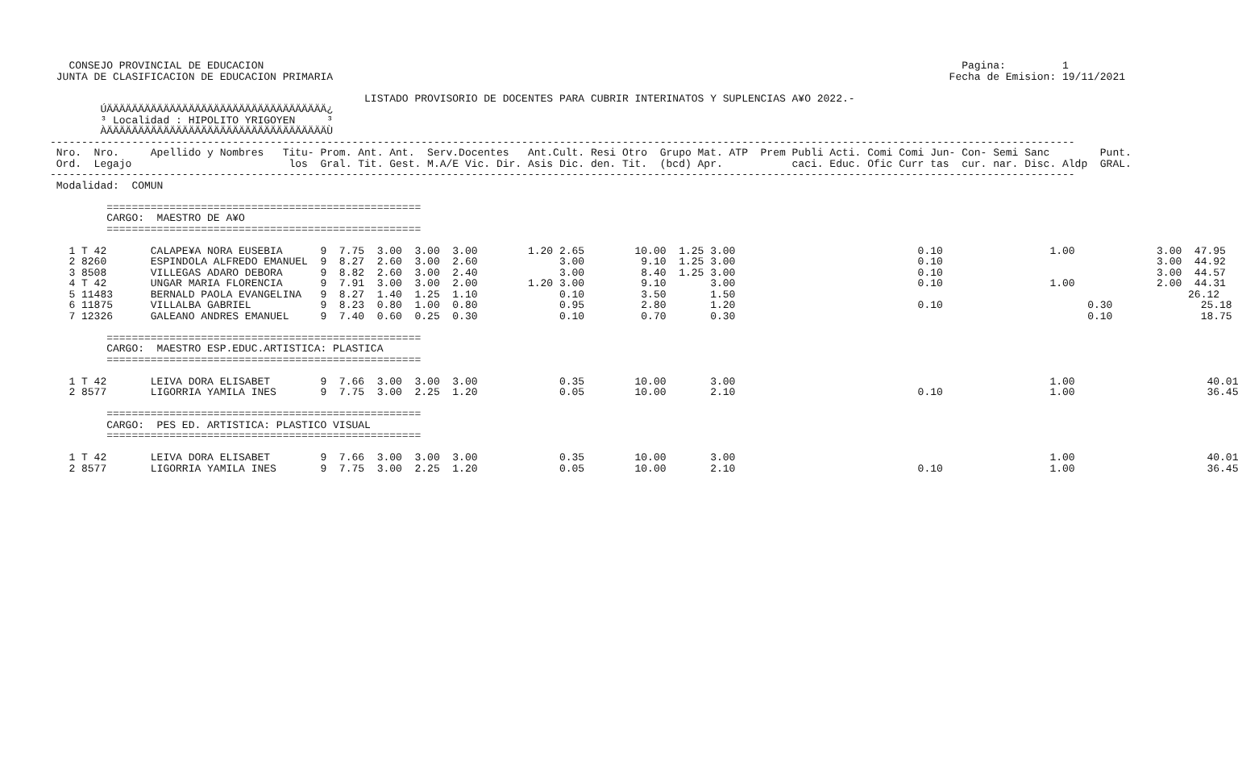CONSEJO PROVINCIAL DE EDUCACION                                                                                                               Pagina:         1
 JUNTA DE CLASIFICACION DE EDUCACION PRIMARIA                                                                                                  Fecha de Emision: 19/11/2021

                                                  LISTADO PROVISORIO DE DOCENTES PARA CUBRIR INTERINATOS Y SUPLENCIAS A¥O 2022.-
        ÚÄÄÄÄÄÄÄÄÄÄÄÄÄÄÄÄÄÄÄÄÄÄÄÄÄÄÄÄÄÄÄÄÄÄÄ¿
        ³ Localidad : HIPOLITO YRIGOYEN     ³
        ÀÄÄÄÄÄÄÄÄÄÄÄÄÄÄÄÄÄÄÄÄÄÄÄÄÄÄÄÄÄÄÄÄÄÄÄÙ
-------------------------------------------------------------------------------------------------------------------------------------------------------------------
 Nro.  Nro.     Apellido y Nombres   Titu- Prom. Ant. Ant.  Serv.Docentes   Ant.Cult. Resi Otro  Grupo Mat. ATP  Prem Publi Acti. Comi Comi Jun- Con- Semi Sanc        Punt.
 Ord.  Legajo                         los  Gral. Tit. Gest. M.A/E Vic. Dir. Asis Dic. den. Tit.  (bcd) Apr.           caci. Educ. Ofic Curr tas  cur. nar. Disc. Aldp  GRAL.
-------------------------------------------------------------------------------------------------------------------------------------------------------------------
 Modalidad:  COMUN

         ==================================================
         CARGO:  MAESTRO DE A¥O
         ==================================================

   1 T 42       CALAPE¥A NORA EUSEBIA      9  7.75  3.00  3.00  3.00        1.20 2.65        10.00  1.25 3.00                             0.10                 1.00             3.00  47.95
   2 8260       ESPINDOLA ALFREDO EMANUEL  9  8.27  2.60  3.00  2.60             3.00         9.10  1.25 3.00                             0.10                                  3.00  44.92
   3 8508       VILLEGAS ADARO DEBORA      9  8.82  2.60  3.00  2.40             3.00         8.40  1.25 3.00                             0.10                                  3.00  44.57
   4 T 42       UNGAR MARIA FLORENCIA      9  7.91  3.00  3.00  2.00        1.20 3.00         9.10       3.00                             0.10                 1.00             2.00  44.31
   5 11483      BERNALD PAOLA EVANGELINA   9  8.27  1.40  1.25  1.10             0.10         3.50       1.50                                                                        26.12
   6 11875      VILLALBA GABRIEL           9  8.23  0.80  1.00  0.80             0.95         2.80       1.20                             0.10                       0.30              25.18
   7 12326      GALEANO ANDRES EMANUEL     9  7.40  0.60  0.25  0.30             0.10         0.70       0.30                                                        0.10              18.75

         ==================================================
         CARGO:  MAESTRO ESP.EDUC.ARTISTICA: PLASTICA
         ==================================================

   1 T 42       LEIVA DORA ELISABET        9  7.66  3.00  3.00  3.00             0.35        10.00       3.00                                                  1.00                     40.01
   2 8577       LIGORRIA YAMILA INES       9  7.75  3.00  2.25  1.20             0.05        10.00       2.10                             0.10                 1.00                     36.45

         ==================================================
         CARGO:  PES ED. ARTISTICA: PLASTICO VISUAL
         ==================================================

   1 T 42       LEIVA DORA ELISABET        9  7.66  3.00  3.00  3.00             0.35        10.00       3.00                                                  1.00                     40.01
   2 8577       LIGORRIA YAMILA INES       9  7.75  3.00  2.25  1.20             0.05        10.00       2.10                             0.10                 1.00                     36.45